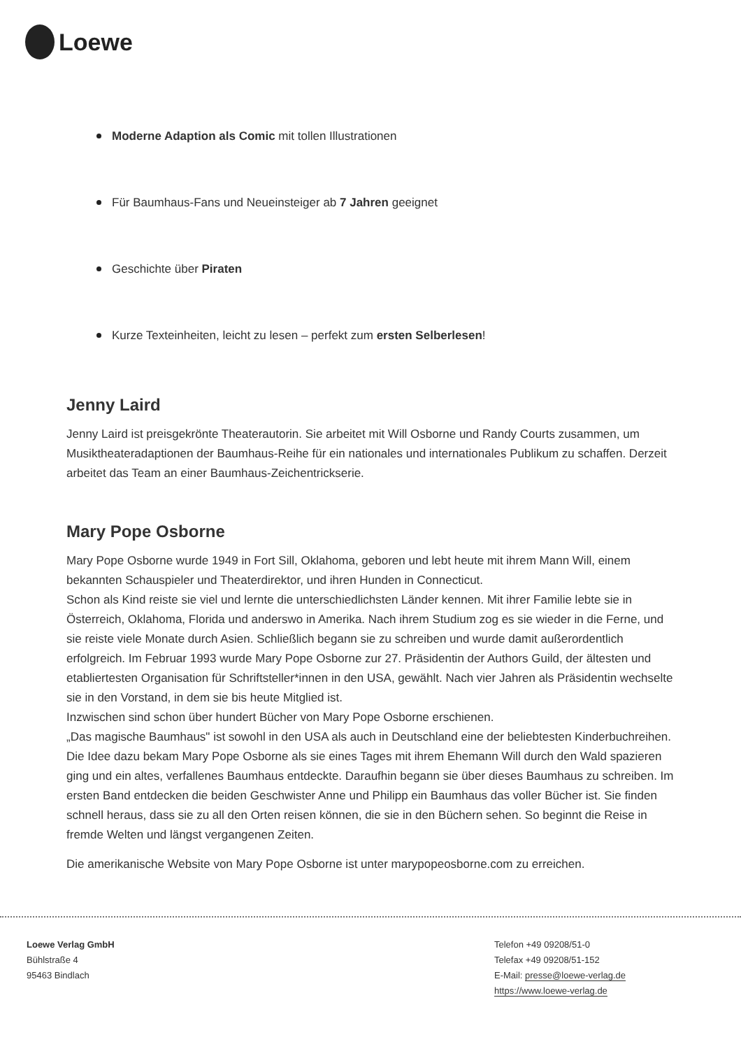Loewe
Moderne Adaption als Comic mit tollen Illustrationen
Für Baumhaus-Fans und Neueinsteiger ab 7 Jahren geeignet
Geschichte über Piraten
Kurze Texteinheiten, leicht zu lesen – perfekt zum ersten Selberlesen!
Jenny Laird
Jenny Laird ist preisgekrönte Theaterautorin. Sie arbeitet mit Will Osborne und Randy Courts zusammen, um Musiktheateradaptionen der Baumhaus-Reihe für ein nationales und internationales Publikum zu schaffen. Derzeit arbeitet das Team an einer Baumhaus-Zeichentrickserie.
Mary Pope Osborne
Mary Pope Osborne wurde 1949 in Fort Sill, Oklahoma, geboren und lebt heute mit ihrem Mann Will, einem bekannten Schauspieler und Theaterdirektor, und ihren Hunden in Connecticut.
Schon als Kind reiste sie viel und lernte die unterschiedlichsten Länder kennen. Mit ihrer Familie lebte sie in Österreich, Oklahoma, Florida und anderswo in Amerika. Nach ihrem Studium zog es sie wieder in die Ferne, und sie reiste viele Monate durch Asien. Schließlich begann sie zu schreiben und wurde damit außerordentlich erfolgreich. Im Februar 1993 wurde Mary Pope Osborne zur 27. Präsidentin der Authors Guild, der ältesten und etabliertesten Organisation für Schriftsteller*innen in den USA, gewählt. Nach vier Jahren als Präsidentin wechselte sie in den Vorstand, in dem sie bis heute Mitglied ist.
Inzwischen sind schon über hundert Bücher von Mary Pope Osborne erschienen.
„Das magische Baumhaus" ist sowohl in den USA als auch in Deutschland eine der beliebtesten Kinderbuchreihen. Die Idee dazu bekam Mary Pope Osborne als sie eines Tages mit ihrem Ehemann Will durch den Wald spazieren ging und ein altes, verfallenes Baumhaus entdeckte. Daraufhin begann sie über dieses Baumhaus zu schreiben. Im ersten Band entdecken die beiden Geschwister Anne und Philipp ein Baumhaus das voller Bücher ist. Sie finden schnell heraus, dass sie zu all den Orten reisen können, die sie in den Büchern sehen. So beginnt die Reise in fremde Welten und längst vergangenen Zeiten.
Die amerikanische Website von Mary Pope Osborne ist unter marypopeosborne.com zu erreichen.
Loewe Verlag GmbH
Bühlstraße 4
95463 Bindlach
Telefon +49 09208/51-0
Telefax +49 09208/51-152
E-Mail: presse@loewe-verlag.de
https://www.loewe-verlag.de